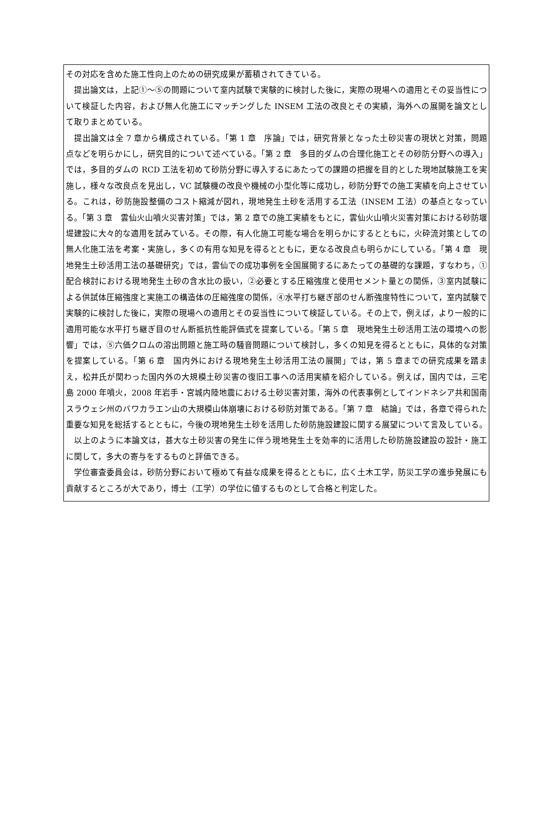その対応を含めた施工性向上のための研究成果が蓄積されてきている。
　提出論文は，上記①～⑤の問題について室内試験で実験的に検討した後に，実際の現場への適用とその妥当性について検証した内容，および無人化施工にマッチングした INSEM 工法の改良とその実績，海外への展開を論文として取りまとめている。
　提出論文は全 7 章から構成されている。「第 1 章　序論」では，研究背景となった土砂災害の現状と対策，問題点などを明らかにし，研究目的について述べている。「第 2 章　多目的ダムの合理化施工とその砂防分野への導入」では，多目的ダムの RCD 工法を初めて砂防分野に導入するにあたっての課題の把握を目的とした現地試験施工を実施し，様々な改良点を見出し，VC 試験機の改良や機械の小型化等に成功し，砂防分野での施工実績を向上させている。これは，砂防施設整備のコスト縮減が図れ，現地発生土砂を活用する工法（INSEM 工法）の基点となっている。「第 3 章　雲仙火山噴火災害対策」では，第 2 章での施工実績をもとに，雲仙火山噴火災害対策における砂防堰堤建設に大々的な適用を試みている。その際，有人化施工可能な場合を明らかにするとともに，火砕流対策としての無人化施工法を考案・実施し，多くの有用な知見を得るとともに，更なる改良点も明らかにしている。「第 4 章　現地発生土砂活用工法の基礎研究」では，雲仙での成功事例を全国展開するにあたっての基礎的な課題，すなわち，①配合検討における現地発生土砂の含水比の扱い，②必要とする圧縮強度と使用セメント量との関係，③室内試験による供試体圧縮強度と実施工の構造体の圧縮強度の関係，④水平打ち継ぎ部のせん断強度特性について，室内試験で実験的に検討した後に，実際の現場への適用とその妥当性について検証している。その上で，例えば，より一般的に適用可能な水平打ち継ぎ目のせん断抵抗性能評価式を提案している。「第 5 章　現地発生土砂活用工法の環境への影響」では，⑤六価クロムの溶出問題と施工時の騒音問題について検討し，多くの知見を得るとともに，具体的な対策を提案している。「第 6 章　国内外における現地発生土砂活用工法の展開」では，第 5 章までの研究成果を踏まえ，松井氏が関わった国内外の大規模土砂災害の復旧工事への活用実績を紹介している。例えば，国内では，三宅島 2000 年噴火，2008 年岩手・宮城内陸地震における土砂災害対策，海外の代表事例としてインドネシア共和国南スラウェシ州のバワカラエン山の大規模山体崩壊における砂防対策である。「第 7 章　結論」では，各章で得られた重要な知見を総括するとともに，今後の現地発生土砂を活用した砂防施設建設に関する展望について言及している。
　以上のように本論文は，甚大な土砂災害の発生に伴う現地発生土を効率的に活用した砂防施設建設の設計・施工に関して，多大の寄与をするものと評価できる。
　学位審査委員会は，砂防分野において極めて有益な成果を得るとともに，広く土木工学，防災工学の進歩発展にも貢献するところが大であり，博士（工学）の学位に値するものとして合格と判定した。